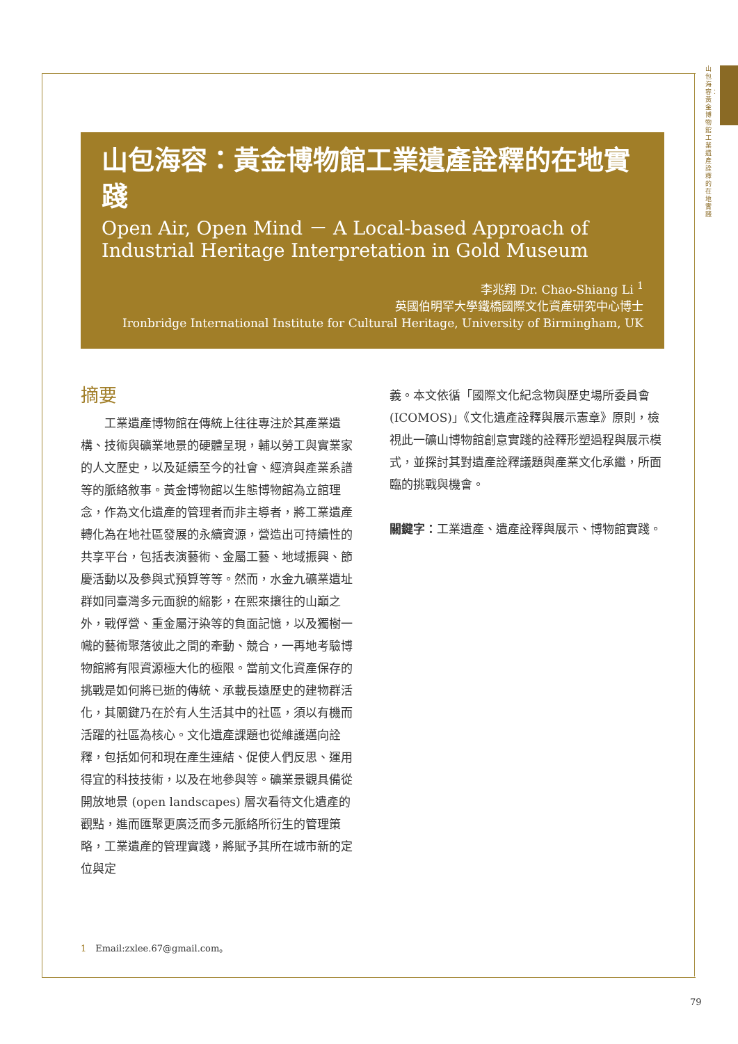山包海容：黃金博物館工業遺產詮釋的在地實踐
山包海容：黃金博物館工業遺產詮釋的在地實踐
Open Air, Open Mind － A Local-based Approach of Industrial Heritage Interpretation in Gold Museum
李兆翔 Dr. Chao-Shiang Li <sup>1</sup>
英國伯明罕大學鐵橋國際文化資產研究中心博士
Ironbridge International Institute for Cultural Heritage, University of Birmingham, UK
摘要
　　工業遺產博物館在傳統上往往專注於其產業遺構、技術與礦業地景的硬體呈現，輔以勞工與實業家的人文歷史，以及延續至今的社會、經濟與產業系譜等的脈絡敘事。黃金博物館以生態博物館為立館理念，作為文化遺產的管理者而非主導者，將工業遺產轉化為在地社區發展的永續資源，營造出可持續性的共享平台，包括表演藝術、金屬工藝、地域振興、節慶活動以及參與式預算等等。然而，水金九礦業遺址群如同臺灣多元面貌的縮影，在熙來攘往的山巔之外，戰俘營、重金屬汙染等的負面記憶，以及獨樹一幟的藝術聚落彼此之間的牽動、競合，一再地考驗博物館將有限資源極大化的極限。當前文化資產保存的挑戰是如何將已逝的傳統、承載長遠歷史的建物群活化，其關鍵乃在於有人生活其中的社區，須以有機而活躍的社區為核心。文化遺產課題也從維護邁向詮釋，包括如何和現在產生連結、促使人們反思、運用得宜的科技技術，以及在地參與等。礦業景觀具備從開放地景 (open landscapes) 層次看待文化遺產的觀點，進而匯聚更廣泛而多元脈絡所衍生的管理策略，工業遺產的管理實踐，將賦予其所在城市新的定位與定
義。本文依循「國際文化紀念物與歷史場所委員會 (ICOMOS)」《文化遺產詮釋與展示憲章》原則，檢視此一礦山博物館創意實踐的詮釋形塑過程與展示模式，並探討其對遺產詮釋議題與產業文化承繼，所面臨的挑戰與機會。
關鍵字：工業遺產、遺產詮釋與展示、博物館實踐。
1　Email:zxlee.67@gmail.com。
79